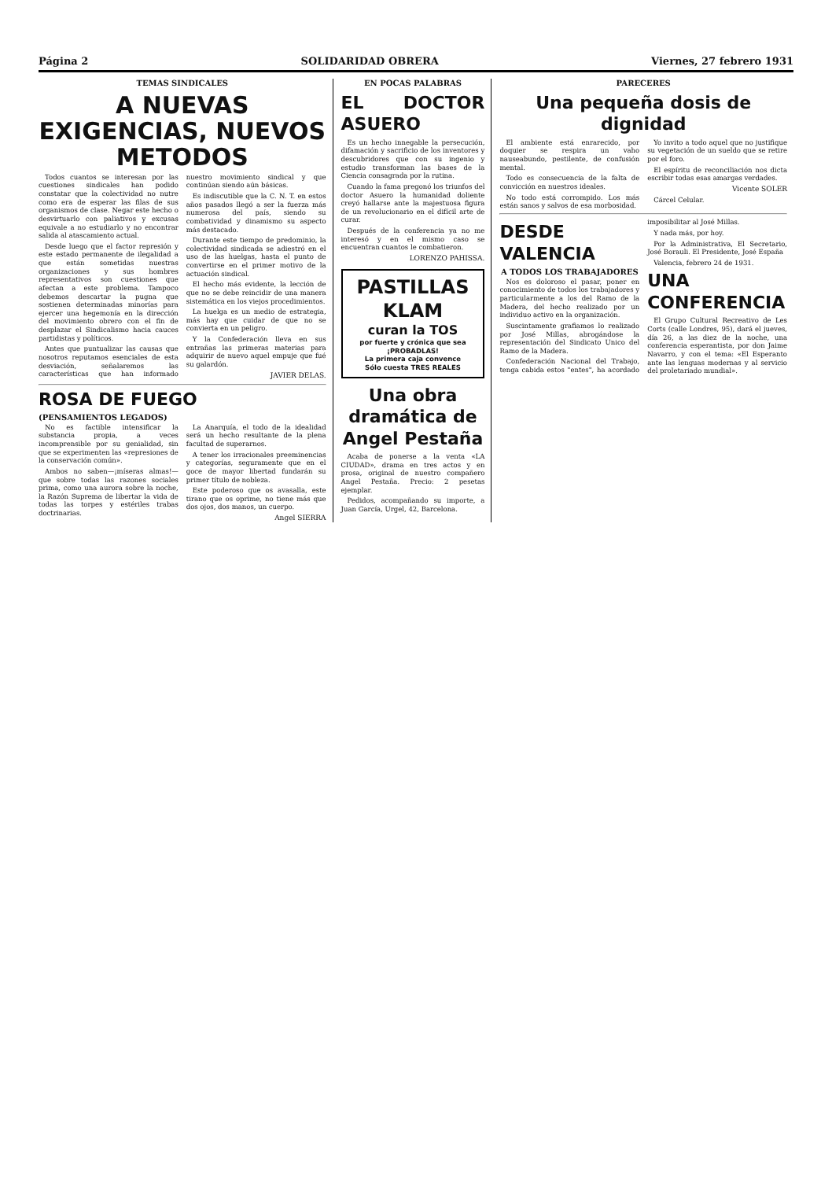Página 2 SOLIDARIDAD OBRERA Viernes, 27 febrero 1931
TEMAS SINDICALES
A NUEVAS EXIGENCIAS, NUEVOS METODOS
Todos cuantos se interesan por las cuestiones sindicales han podido constatar que la colectividad no nutre como era de esperar las filas de sus organismos de clase. Negar este hecho o desvirtuarlo con paliativos y excusas equivale a no estudiarlo y no encontrar salida al atascamiento actual.
Desde luego que el factor represión y este estado permanente de ilegalidad a que están sometidas nuestras organizaciones y sus hombres representativos son cuestiones que afectan a este problema. Tampoco debemos descartar la pugna que sostienen determinadas minorías para ejercer una hegemonía en la dirección del movimiento obrero con el fin de desplazar el Sindicalismo hacia cauces partidistas y políticos.
Antes que puntualizar las causas que nosotros reputamos esenciales de esta desviación, señalaremos las características que han informado nuestro movimiento sindical y que continúan siendo aún básicas.
Es indiscutible que la C. N. T. en estos años pasados llegó a ser la fuerza más numerosa del país, siendo su combatividad y dinamismo su aspecto más destacado.
Durante este tiempo de predominio, la colectividad sindicada se adiestró en el uso de las huelgas, hasta el punto de convertirse en el primer motivo de la actuación sindical.
El hecho más evidente, la lección de que no se debe reincidir de una manera sistemática en los viejos procedimientos.
La huelga es un medio de estrategia, más hay que cuidar de que no se convierta en un peligro.
Y la Confederación lleva en sus entrañas las primeras materias para adquirir de nuevo aquel empuje que fué su galardón.
JAVIER DELAS.
ROSA DE FUEGO
(PENSAMIENTOS LEGADOS)
No es factible intensificar la substancia propia, a veces incomprensible por su genialidad, sin que se experimenten las «represiones de la conservación común».
Ambos no saben—¡míseras almas!—que sobre todas las razones sociales prima, como una aurora sobre la noche, la Razón Suprema de libertar la vida de todas las torpes y estériles trabas doctrinarias.
La Anarquía, el todo de la idealidad será un hecho resultante de la plena facultad de superarnos.
A tener los irracionales preeminencias y categorías, seguramente que en el goce de mayor libertad fundarán su primer título de nobleza.
Este poderoso que os avasalla, este tirano que os oprime, no tiene más que dos ojos, dos manos, un cuerpo.
Angel SIERRA
EN POCAS PALABRAS
EL DOCTOR ASUERO
Es un hecho innegable la persecución, difamación y sacrificio de los inventores y descubridores que con su ingenio y estudio transforman las bases de la Ciencia consagrada por la rutina.
Cuando la fama pregonó los triunfos del doctor Asuero la humanidad doliente creyó hallarse ante la majestuosa figura de un revolucionario en el difícil arte de curar.
Después de la conferencia ya no me interesó y en el mismo caso se encuentran cuantos le combatieron.
LORENZO PAHISSA.
PASTILLAS KLAM
curan la TOS
por fuerte y crónica que sea
¡PROBADLAS!
La primera caja convence
Sólo cuesta TRES REALES
Una obra dramática de Angel Pestaña
Acaba de ponerse a la venta «LA CIUDAD», drama en tres actos y en prosa, original de nuestro compañero Angel Pestaña. Precio: 2 pesetas ejemplar.
Pedidos, acompañando su importe, a Juan García, Urgel, 42, Barcelona.
PARECERES
Una pequeña dosis de dignidad
El ambiente está enrarecido, por doquier se respira un vaho nauseabundo, pestilente, de confusión mental.
Todo es consecuencia de la falta de convicción en nuestros ideales.
No todo está corrompido. Los más están sanos y salvos de esa morbosidad.
Yo invito a todo aquel que no justifique su vegetación de un sueldo que se retire por el foro.
El espíritu de reconciliación nos dicta escribir todas esas amargas verdades.
Vicente SOLER
Cárcel Celular.
DESDE VALENCIA
A TODOS LOS TRABAJADORES
Nos es doloroso el pasar, poner en conocimiento de todos los trabajadores y particularmente a los del Ramo de la Madera, del hecho realizado por un individuo activo en la organización.
Suscintamente grafiamos lo realizado por José Millas, abrogándose la representación del Sindicato Unico del Ramo de la Madera.
Confederación Nacional del Trabajo, tenga cabida estos "entes", ha acordado imposibilitar al José Millas.
Y nada más, por hoy.
Por la Administrativa, El Secretario, José Borauli. El Presidente, José España
Valencia, febrero 24 de 1931.
UNA CONFERENCIA
El Grupo Cultural Recreativo de Les Corts (calle Londres, 95), dará el jueves, día 26, a las diez de la noche, una conferencia esperantista, por don Jaime Navarro, y con el tema: «El Esperanto ante las lenguas modernas y al servicio del proletariado mundial».